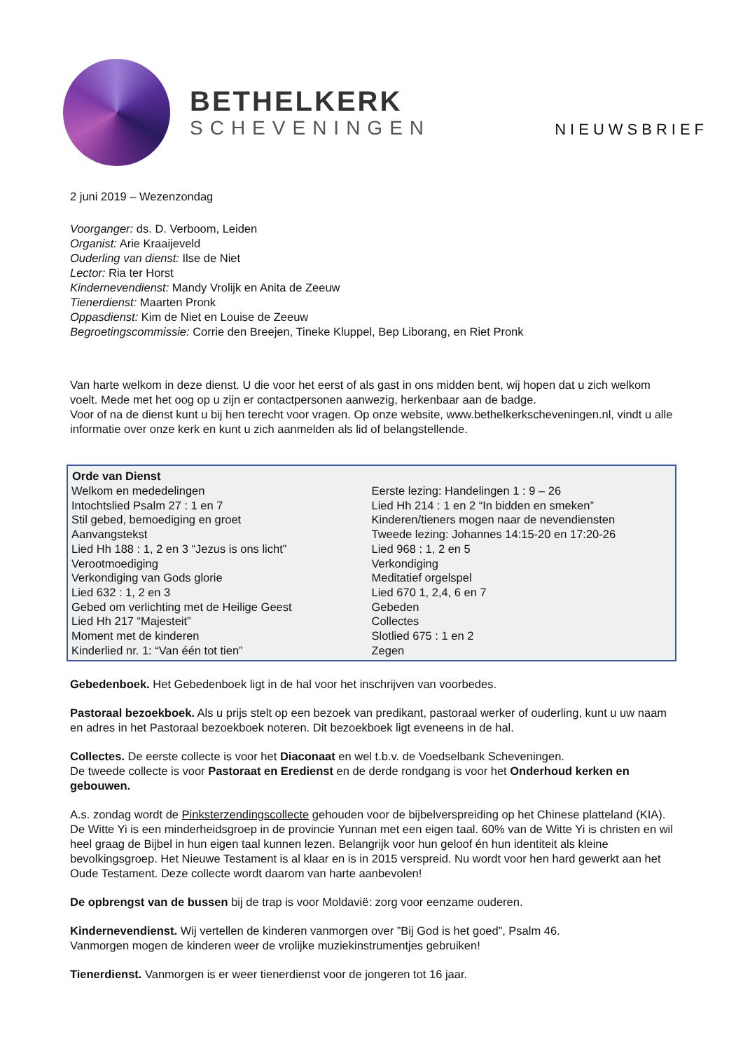BETHELKERK
SCHEVENINGEN
NIEUWSBRIEF
2 juni 2019 – Wezenzondag
Voorganger: ds. D. Verboom, Leiden
Organist: Arie Kraaijeveld
Ouderling van dienst: Ilse de Niet
Lector: Ria ter Horst
Kindernevendienst: Mandy Vrolijk en Anita de Zeeuw
Tienerdienst: Maarten Pronk
Oppasdienst: Kim de Niet en Louise de Zeeuw
Begroetingscommissie: Corrie den Breejen, Tineke Kluppel, Bep Liborang, en Riet Pronk
Van harte welkom in deze dienst. U die voor het eerst of als gast in ons midden bent, wij hopen dat u zich welkom voelt. Mede met het oog op u zijn er contactpersonen aanwezig, herkenbaar aan de badge.
Voor of na de dienst kunt u bij hen terecht voor vragen. Op onze website, www.bethelkerkscheveningen.nl, vindt u alle informatie over onze kerk en kunt u zich aanmelden als lid of belangstellende.
| Orde van Dienst | |
| --- | --- |
| Welkom en mededelingen | Eerste lezing: Handelingen 1 : 9 – 26 |
| Intochtslied Psalm 27 : 1 en 7 | Lied Hh 214 : 1 en 2 “In bidden en smeken” |
| Stil gebed, bemoediging en groet | Kinderen/tieners mogen naar de nevendiensten |
| Aanvangstekst | Tweede lezing: Johannes 14:15-20 en 17:20-26 |
| Lied Hh 188 : 1, 2 en 3 “Jezus is ons licht” | Lied 968 : 1, 2 en 5 |
| Verootmoediging | Verkondiging |
| Verkondiging van Gods glorie | Meditatief orgelspel |
| Lied 632 : 1, 2 en 3 | Lied 670 1, 2,4, 6 en 7 |
| Gebed om verlichting met de Heilige Geest | Gebeden |
| Lied Hh 217 “Majesteit” | Collectes |
| Moment met de kinderen | Slotlied 675 : 1 en 2 |
| Kinderlied nr. 1: “Van één tot tien” | Zegen |
Gebedenboek. Het Gebedenboek ligt in de hal voor het inschrijven van voorbedes.
Pastoraal bezoekboek. Als u prijs stelt op een bezoek van predikant, pastoraal werker of ouderling, kunt u uw naam en adres in het Pastoraal bezoekboek noteren. Dit bezoekboek ligt eveneens in de hal.
Collectes. De eerste collecte is voor het Diaconaat en wel t.b.v. de Voedselbank Scheveningen.
De tweede collecte is voor Pastoraat en Eredienst en de derde rondgang is voor het Onderhoud kerken en gebouwen.
A.s. zondag wordt de Pinksterzendingscollecte gehouden voor de bijbelverspreiding op het Chinese platteland (KIA). De Witte Yi is een minderheidsgroep in de provincie Yunnan met een eigen taal. 60% van de Witte Yi is christen en wil heel graag de Bijbel in hun eigen taal kunnen lezen. Belangrijk voor hun geloof én hun identiteit als kleine bevolkingsgroep. Het Nieuwe Testament is al klaar en is in 2015 verspreid. Nu wordt voor hen hard gewerkt aan het Oude Testament. Deze collecte wordt daarom van harte aanbevolen!
De opbrengst van de bussen bij de trap is voor Moldavië: zorg voor eenzame ouderen.
Kindernevendienst. Wij vertellen de kinderen vanmorgen over ”Bij God is het goed”, Psalm 46.
Vanmorgen mogen de kinderen weer de vrolijke muziekinstrumentjes gebruiken!
Tienerdienst. Vanmorgen is er weer tienerdienst voor de jongeren tot 16 jaar.